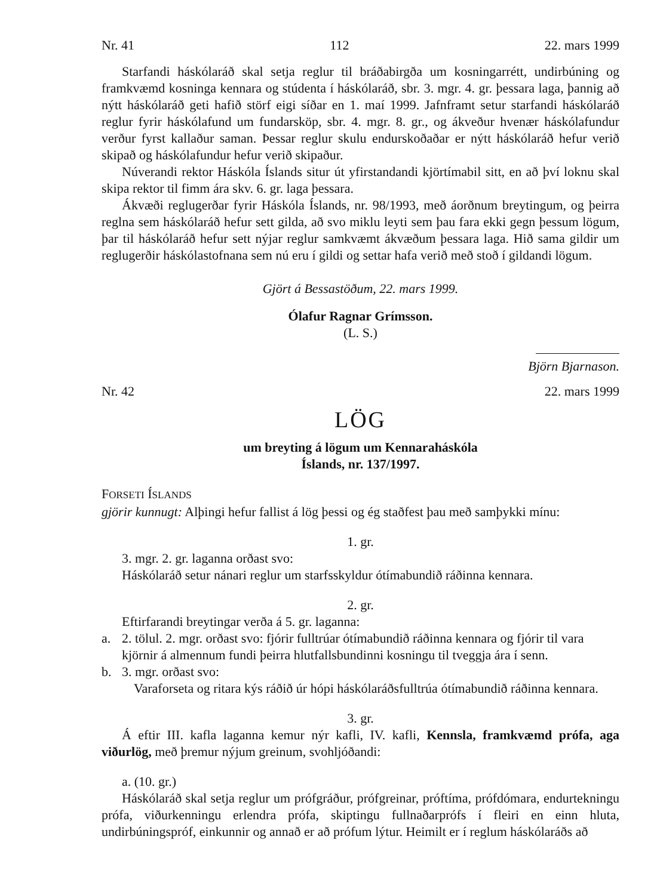Nr. 41 112 22. mars 1999
Starfandi háskólaráð skal setja reglur til bráðabirgða um kosningarrétt, undirbúning og framkvæmd kosninga kennara og stúdenta í háskólaráð, sbr. 3. mgr. 4. gr. þessara laga, þannig að nýtt háskólaráð geti hafið störf eigi síðar en 1. maí 1999. Jafnframt setur starfandi háskólaráð reglur fyrir háskólafund um fundarsköp, sbr. 4. mgr. 8. gr., og ákveður hvenær háskólafundur verður fyrst kallaður saman. Þessar reglur skulu endurskoðaðar er nýtt háskólaráð hefur verið skipað og háskólafundur hefur verið skipaður.
Núverandi rektor Háskóla Íslands situr út yfirstandandi kjörtímabil sitt, en að því loknu skal skipa rektor til fimm ára skv. 6. gr. laga þessara.
Ákvæði reglugerðar fyrir Háskóla Íslands, nr. 98/1993, með áorðnum breytingum, og þeirra reglna sem háskólaráð hefur sett gilda, að svo miklu leyti sem þau fara ekki gegn þessum lögum, þar til háskólaráð hefur sett nýjar reglur samkvæmt ákvæðum þessara laga. Hið sama gildir um reglugerðir háskólastofnana sem nú eru í gildi og settar hafa verið með stoð í gildandi lögum.
Gjört á Bessastöðum, 22. mars 1999.
Ólafur Ragnar Grímsson.
(L. S.)
Björn Bjarnason.
Nr. 42 22. mars 1999
LÖG
um breyting á lögum um Kennaraháskóla
Íslands, nr. 137/1997.
FORSETI ÍSLANDS
gjörir kunnugt: Alþingi hefur fallist á lög þessi og ég staðfest þau með samþykki mínu:
1. gr.
3. mgr. 2. gr. laganna orðast svo:
Háskólaráð setur nánari reglur um starfsskyldur ótímabundið ráðinna kennara.
2. gr.
Eftirfarandi breytingar verða á 5. gr. laganna:
a. 2. tölul. 2. mgr. orðast svo: fjórir fulltrúar ótímabundið ráðinna kennara og fjórir til vara kjörnir á almennum fundi þeirra hlutfallsbundinni kosningu til tveggja ára í senn.
b. 3. mgr. orðast svo:
Varaforseta og ritara kýs ráðið úr hópi háskólaráðsfulltrúa ótímabundið ráðinna kennara.
3. gr.
Á eftir III. kafla laganna kemur nýr kafli, IV. kafli, Kennsla, framkvæmd prófa, aga viðurlög, með þremur nýjum greinum, svohljóðandi:
a. (10. gr.)
Háskólaráð skal setja reglur um prófgráður, prófgreinar, próftíma, prófdómara, endurtekningu prófa, viðurkenningu erlendra prófa, skiptingu fullnaðarprófs í fleiri en einn hluta, undirbúningspróf, einkunnir og annað er að prófum lýtur. Heimilt er í reglum háskólaráðs að